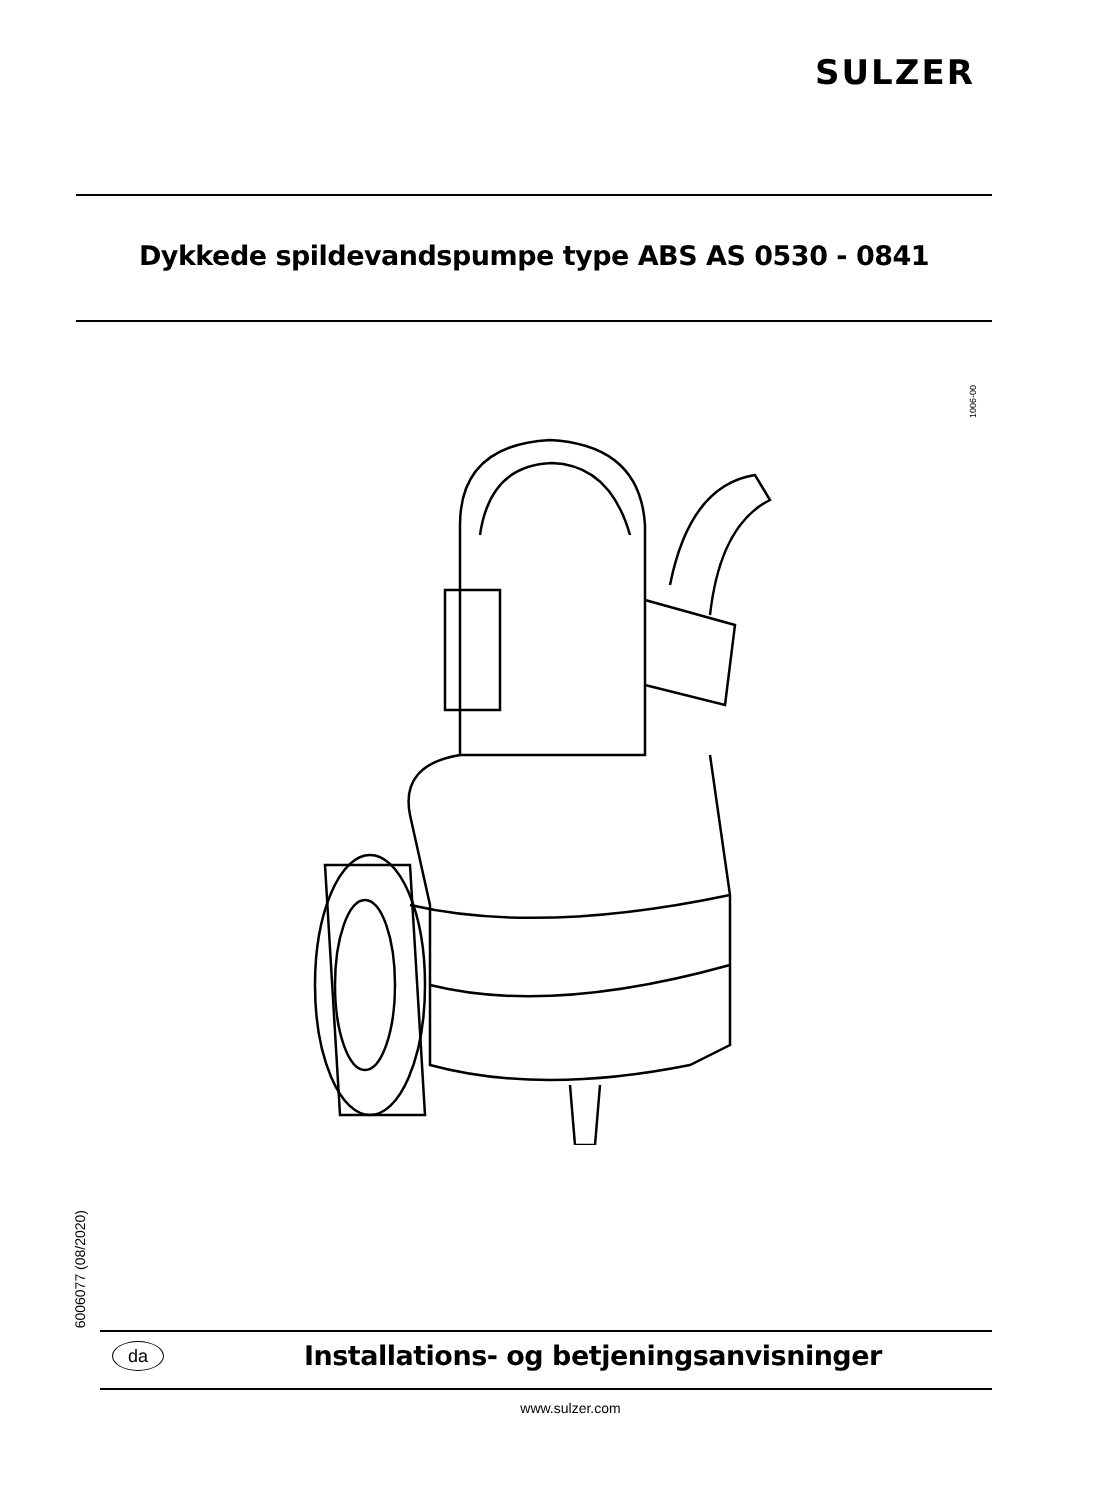SULZER
Dykkede spildevandspumpe type ABS AS 0530 - 0841
1006-00
6006077 (08/2020)
da
Installations- og betjeningsanvisninger
www.sulzer.com